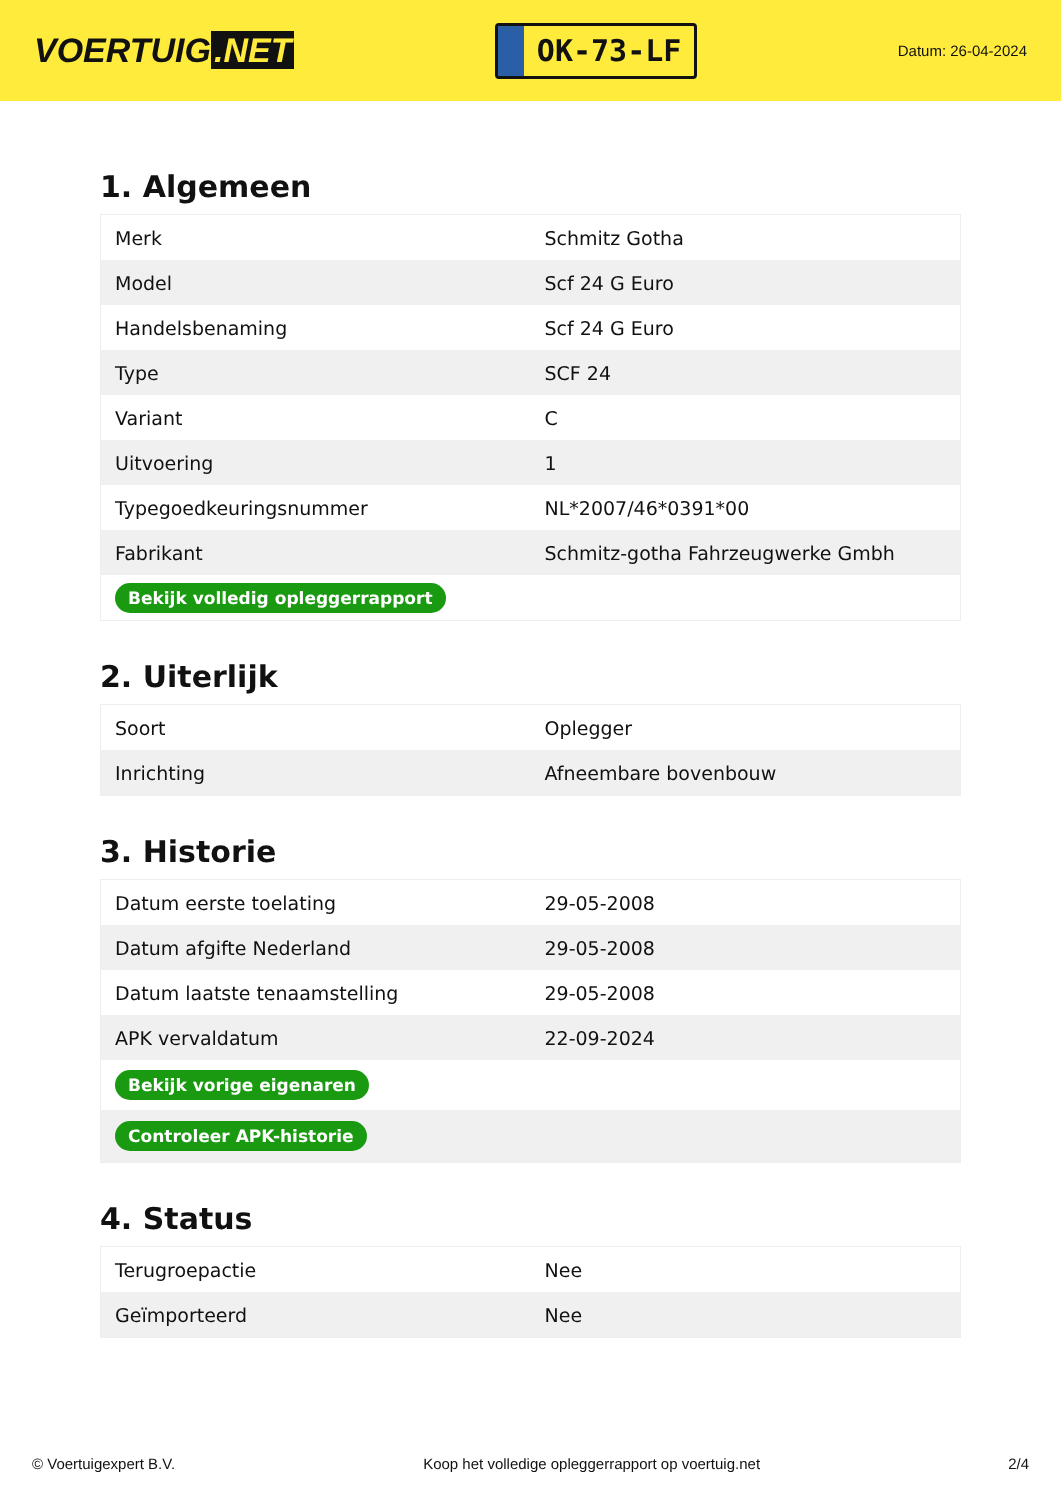VOERTUIG.NET
OK-73-LF
Datum: 26-04-2024
1. Algemeen
| Merk | Schmitz Gotha |
| Model | Scf 24 G Euro |
| Handelsbenaming | Scf 24 G Euro |
| Type | SCF 24 |
| Variant | C |
| Uitvoering | 1 |
| Typegoedkeuringsnummer | NL*2007/46*0391*00 |
| Fabrikant | Schmitz-gotha Fahrzeugwerke Gmbh |
| Bekijk volledig opleggerrapport | |
2. Uiterlijk
| Soort | Oplegger |
| Inrichting | Afneembare bovenbouw |
3. Historie
| Datum eerste toelating | 29-05-2008 |
| Datum afgifte Nederland | 29-05-2008 |
| Datum laatste tenaamstelling | 29-05-2008 |
| APK vervaldatum | 22-09-2024 |
| Bekijk vorige eigenaren | |
| Controleer APK-historie | |
4. Status
| Terugroepactie | Nee |
| Geïmporteerd | Nee |
© Voertuigexpert B.V. Koop het volledige opleggerrapport op voertuig.net 2/4